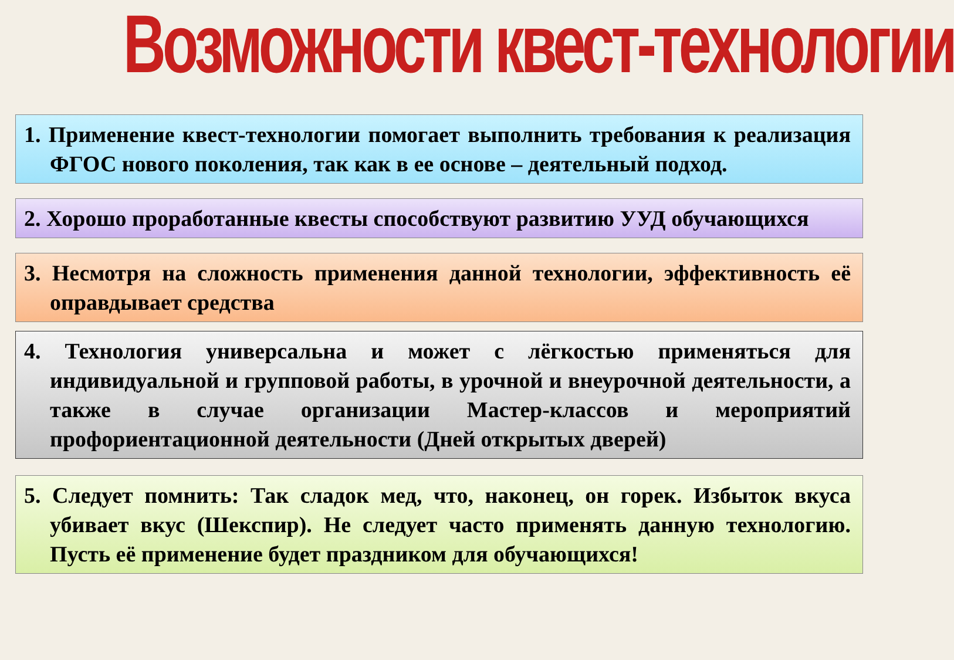Возможности квест-технологии
1. Применение квест-технологии помогает выполнить требования к реализация ФГОС нового поколения, так как в ее основе – деятельный подход.
2. Хорошо проработанные квесты способствуют развитию УУД обучающихся
3. Несмотря на сложность применения данной технологии, эффективность её оправдывает средства
4. Технология универсальна и может с лёгкостью применяться для индивидуальной и групповой работы, в урочной и внеурочной деятельности, а также в случае организации Мастер-классов и мероприятий профориентационной деятельности (Дней открытых дверей)
5. Следует помнить: Так сладок мед, что, наконец, он горек. Избыток вкуса убивает вкус (Шекспир). Не следует часто применять данную технологию. Пусть её применение будет праздником для обучающихся!